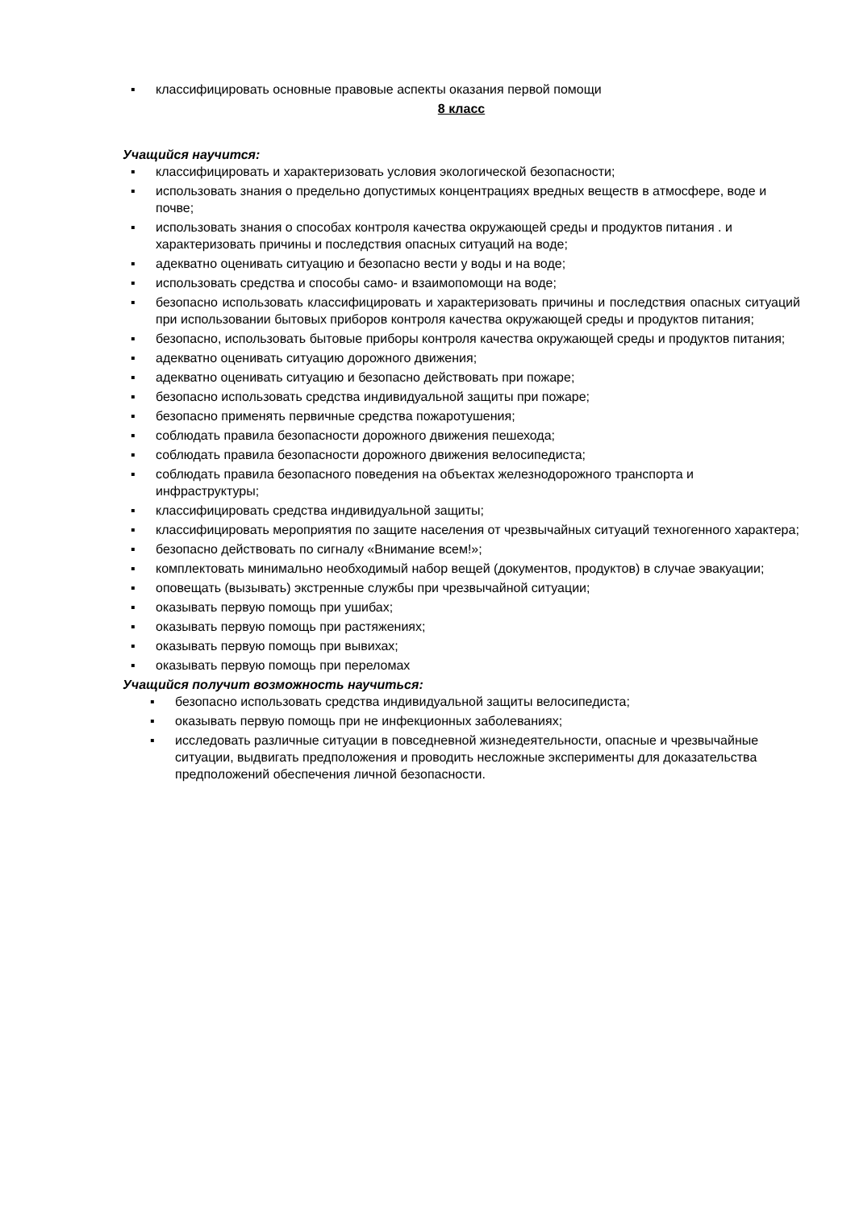▪ классифицировать основные правовые аспекты оказания первой помощи
8 класс
Учащийся научится:
▪ классифицировать и характеризовать условия экологической безопасности;
▪ использовать знания о предельно допустимых концентрациях вредных веществ в атмосфере, воде и почве;
▪ использовать знания о способах контроля качества окружающей среды и продуктов питания . и характеризовать причины и последствия опасных ситуаций на воде;
▪ адекватно оценивать ситуацию и безопасно вести у воды и на воде;
▪ использовать средства и способы само- и взаимопомощи на воде;
▪ безопасно использовать классифицировать и характеризовать причины и последствия опасных ситуаций при использовании бытовых приборов контроля качества окружающей среды и продуктов питания;
▪ безопасно, использовать бытовые приборы контроля качества окружающей среды и продуктов питания;
▪ адекватно оценивать ситуацию дорожного движения;
▪ адекватно оценивать ситуацию и безопасно действовать при пожаре;
▪ безопасно использовать средства индивидуальной защиты при пожаре;
▪ безопасно применять первичные средства пожаротушения;
▪ соблюдать правила безопасности дорожного движения пешехода;
▪ соблюдать правила безопасности дорожного движения велосипедиста;
▪ соблюдать правила безопасного поведения на объектах железнодорожного транспорта и инфраструктуры;
▪ классифицировать средства индивидуальной защиты;
▪ классифицировать мероприятия по защите населения от чрезвычайных ситуаций техногенного характера;
▪ безопасно действовать по сигналу «Внимание всем!»;
▪ комплектовать минимально необходимый набор вещей (документов, продуктов) в случае эвакуации;
▪ оповещать (вызывать) экстренные службы при чрезвычайной ситуации;
▪ оказывать первую помощь при ушибах;
▪ оказывать первую помощь при растяжениях;
▪ оказывать первую помощь при вывихах;
▪ оказывать первую помощь при переломах
Учащийся получит возможность научиться:
▪ безопасно использовать средства индивидуальной защиты велосипедиста;
▪ оказывать первую помощь при не инфекционных заболеваниях;
▪ исследовать различные ситуации в повседневной жизнедеятельности, опасные и чрезвычайные ситуации, выдвигать предположения и проводить несложные эксперименты для доказательства предположений обеспечения личной безопасности.